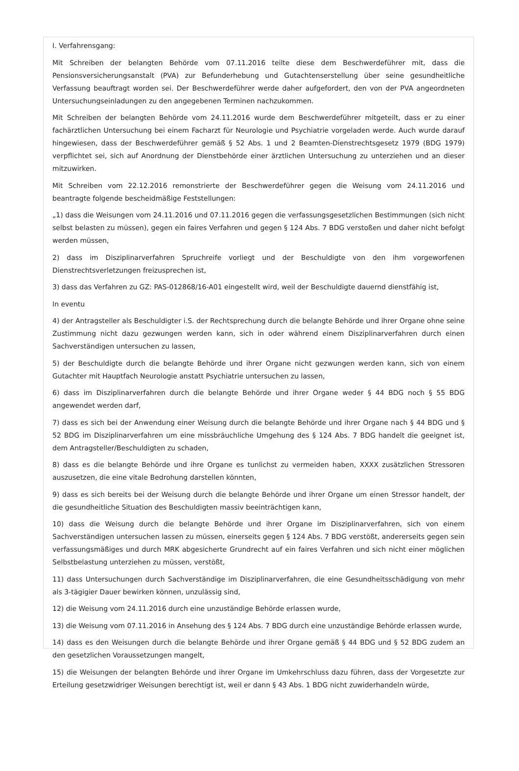I. Verfahrensgang:
Mit Schreiben der belangten Behörde vom 07.11.2016 teilte diese dem Beschwerdeführer mit, dass die Pensionsversicherungsanstalt (PVA) zur Befunderhebung und Gutachtenserstellung über seine gesundheitliche Verfassung beauftragt worden sei. Der Beschwerdeführer werde daher aufgefordert, den von der PVA angeordneten Untersuchungseinladungen zu den angegebenen Terminen nachzukommen.
Mit Schreiben der belangten Behörde vom 24.11.2016 wurde dem Beschwerdeführer mitgeteilt, dass er zu einer fachärztlichen Untersuchung bei einem Facharzt für Neurologie und Psychiatrie vorgeladen werde. Auch wurde darauf hingewiesen, dass der Beschwerdeführer gemäß § 52 Abs. 1 und 2 Beamten-Dienstrechtsgesetz 1979 (BDG 1979) verpflichtet sei, sich auf Anordnung der Dienstbehörde einer ärztlichen Untersuchung zu unterziehen und an dieser mitzuwirken.
Mit Schreiben vom 22.12.2016 remonstrierte der Beschwerdeführer gegen die Weisung vom 24.11.2016 und beantragte folgende bescheidmäßige Feststellungen:
„1) dass die Weisungen vom 24.11.2016 und 07.11.2016 gegen die verfassungsgesetzlichen Bestimmungen (sich nicht selbst belasten zu müssen), gegen ein faires Verfahren und gegen § 124 Abs. 7 BDG verstoßen und daher nicht befolgt werden müssen,
2) dass im Disziplinarverfahren Spruchreife vorliegt und der Beschuldigte von den ihm vorgeworfenen Dienstrechtsverletzungen freizusprechen ist,
3) dass das Verfahren zu GZ: PAS-012868/16-A01 eingestellt wird, weil der Beschuldigte dauernd dienstfähig ist,
In eventu
4) der Antragsteller als Beschuldigter i.S. der Rechtsprechung durch die belangte Behörde und ihrer Organe ohne seine Zustimmung nicht dazu gezwungen werden kann, sich in oder während einem Disziplinarverfahren durch einen Sachverständigen untersuchen zu lassen,
5) der Beschuldigte durch die belangte Behörde und ihrer Organe nicht gezwungen werden kann, sich von einem Gutachter mit Hauptfach Neurologie anstatt Psychiatrie untersuchen zu lassen,
6) dass im Disziplinarverfahren durch die belangte Behörde und ihrer Organe weder § 44 BDG noch § 55 BDG angewendet werden darf,
7) dass es sich bei der Anwendung einer Weisung durch die belangte Behörde und ihrer Organe nach § 44 BDG und § 52 BDG im Disziplinarverfahren um eine missbräuchliche Umgehung des § 124 Abs. 7 BDG handelt die geeignet ist, dem Antragsteller/Beschuldigten zu schaden,
8) dass es die belangte Behörde und ihre Organe es tunlichst zu vermeiden haben, XXXX zusätzlichen Stressoren auszusetzen, die eine vitale Bedrohung darstellen könnten,
9) dass es sich bereits bei der Weisung durch die belangte Behörde und ihrer Organe um einen Stressor handelt, der die gesundheitliche Situation des Beschuldigten massiv beeinträchtigen kann,
10) dass die Weisung durch die belangte Behörde und ihrer Organe im Disziplinarverfahren, sich von einem Sachverständigen untersuchen lassen zu müssen, einerseits gegen § 124 Abs. 7 BDG verstößt, andererseits gegen sein verfassungsmäßiges und durch MRK abgesicherte Grundrecht auf ein faires Verfahren und sich nicht einer möglichen Selbstbelastung unterziehen zu müssen, verstößt,
11) dass Untersuchungen durch Sachverständige im Disziplinarverfahren, die eine Gesundheitsschädigung von mehr als 3-tägigier Dauer bewirken können, unzulässig sind,
12) die Weisung vom 24.11.2016 durch eine unzuständige Behörde erlassen wurde,
13) die Weisung vom 07.11.2016 in Ansehung des § 124 Abs. 7 BDG durch eine unzuständige Behörde erlassen wurde,
14) dass es den Weisungen durch die belangte Behörde und ihrer Organe gemäß § 44 BDG und § 52 BDG zudem an den gesetzlichen Voraussetzungen mangelt,
15) die Weisungen der belangten Behörde und ihrer Organe im Umkehrschluss dazu führen, dass der Vorgesetzte zur Erteilung gesetzwidriger Weisungen berechtigt ist, weil er dann § 43 Abs. 1 BDG nicht zuwiderhandeln würde,